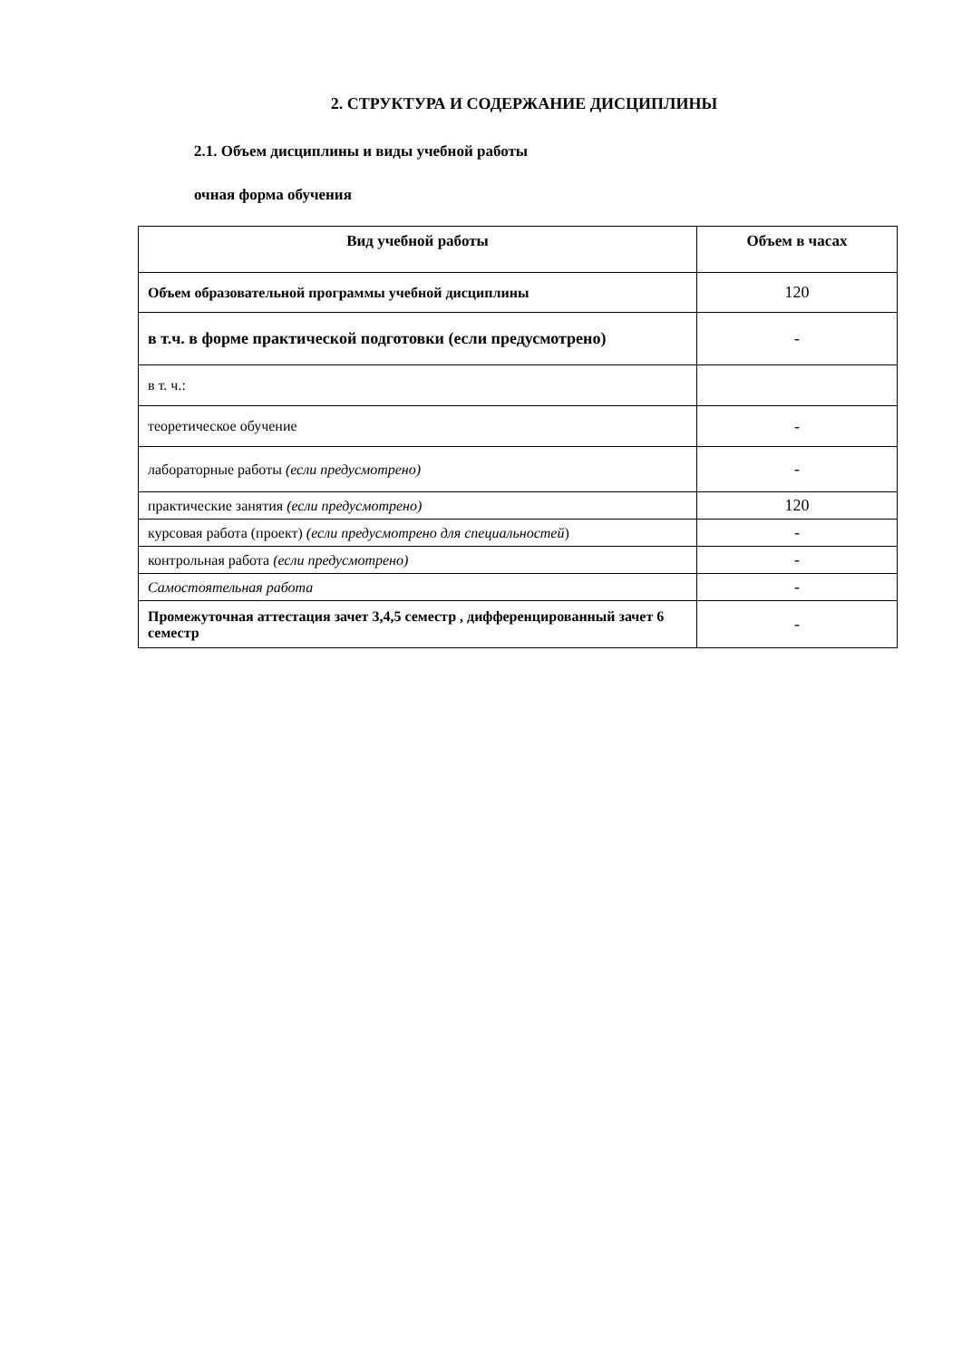2. СТРУКТУРА И СОДЕРЖАНИЕ ДИСЦИПЛИНЫ
2.1. Объем дисциплины и виды учебной работы
очная форма обучения
| Вид учебной работы | Объем в часах |
| --- | --- |
| Объем образовательной программы учебной дисциплины | 120 |
| в т.ч. в форме практической подготовки (если предусмотрено) | - |
| в т. ч.: | |
| теоретическое обучение | - |
| лабораторные работы (если предусмотрено) | - |
| практические занятия (если предусмотрено) | 120 |
| курсовая работа (проект) (если предусмотрено для специальностей ) | - |
| контрольная работа (если предусмотрено) | - |
| Самостоятельная работа | - |
| Промежуточная аттестация зачет 3,4,5 семестр , дифференцированный зачет 6 семестр | - |